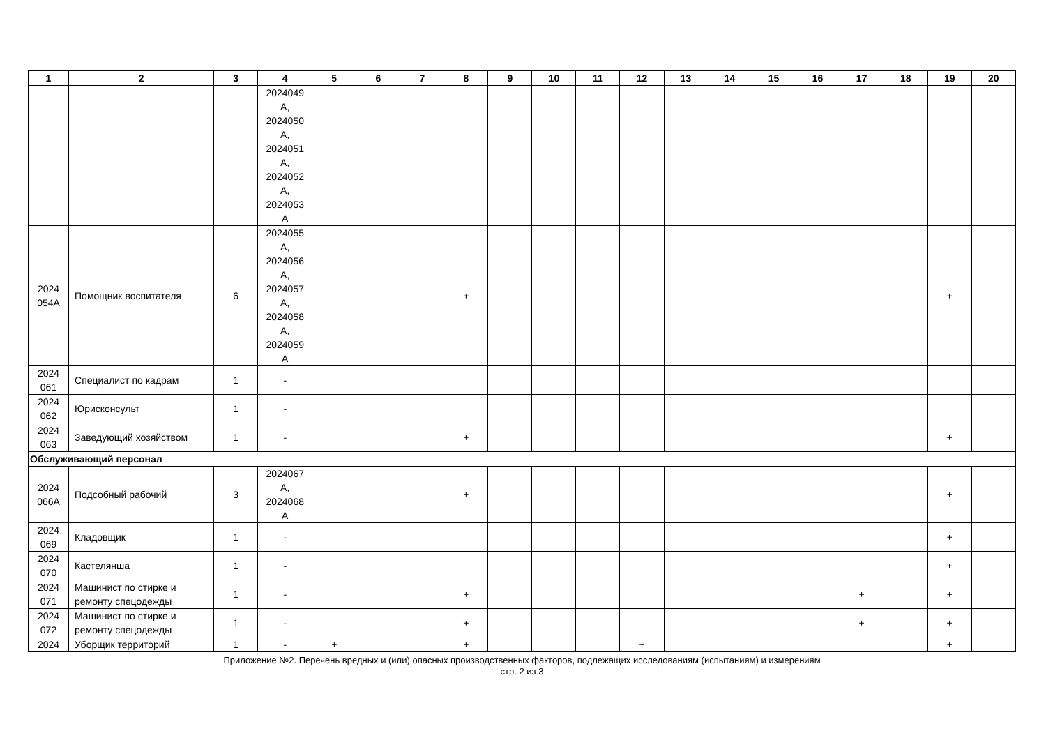| 1 | 2 | 3 | 4 | 5 | 6 | 7 | 8 | 9 | 10 | 11 | 12 | 13 | 14 | 15 | 16 | 17 | 18 | 19 | 20 |
| --- | --- | --- | --- | --- | --- | --- | --- | --- | --- | --- | --- | --- | --- | --- | --- | --- | --- | --- | --- |
| | | | 2024049 А, 2024050 А, 2024051 А, 2024052 А, 2024053 А | | | | | | | | | | | | | | | | |
| 2024 054А | Помощник воспитателя | 6 | 2024055 А, 2024056 А, 2024057 А, 2024058 А, 2024059 А | | | | + | | | | | | | | | | | + | |
| 2024 061 | Специалист по кадрам | 1 | - | | | | | | | | | | | | | | | | |
| 2024 062 | Юрисконсульт | 1 | - | | | | | | | | | | | | | | | | |
| 2024 063 | Заведующий хозяйством | 1 | - | | | | + | | | | | | | | | | | + | |
| Обслуживающий персонал | | | | | | | | | | | | | | | | | | | |
| 2024 066А | Подсобный рабочий | 3 | 2024067 А, 2024068 А | | | | + | | | | | | | | | | | + | |
| 2024 069 | Кладовщик | 1 | - | | | | | | | | | | | | | | | + | |
| 2024 070 | Кастелянша | 1 | - | | | | | | | | | | | | | | | + | |
| 2024 071 | Машинист по стирке и ремонту спецодежды | 1 | - | | | | + | | | | | | | | | + | | + | |
| 2024 072 | Машинист по стирке и ремонту спецодежды | 1 | - | | | | + | | | | | | | | | + | | + | |
| 2024 | Уборщик территорий | 1 | - | + | | | + | | | | + | | | | | | | + | |
Приложение №2. Перечень вредных и (или) опасных производственных факторов, подлежащих исследованиям (испытаниям) и измерениям
стр. 2 из 3